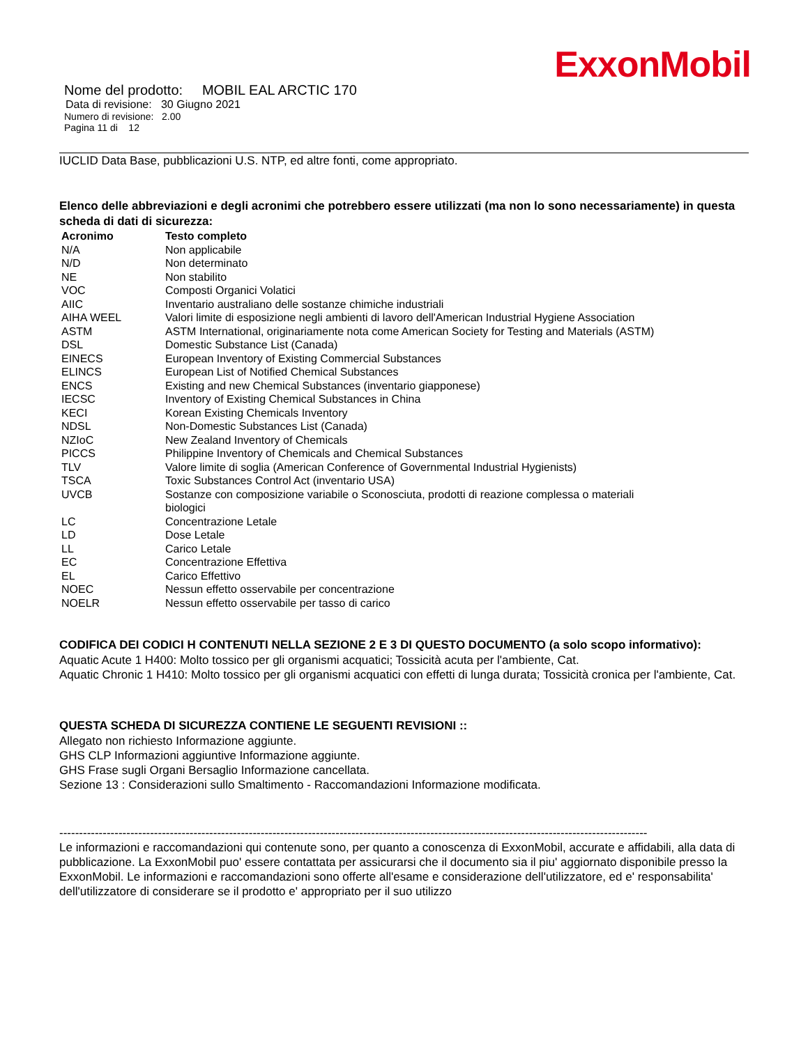ExxonMobil
Nome del prodotto: MOBIL EAL ARCTIC 170
Data di revisione: 30 Giugno 2021
Numero di revisione: 2.00
Pagina 11 di 12
IUCLID Data Base, pubblicazioni U.S. NTP, ed altre fonti, come appropriato.
Elenco delle abbreviazioni e degli acronimi che potrebbero essere utilizzati (ma non lo sono necessariamente) in questa scheda di dati di sicurezza:
| Acronimo | Testo completo |
| --- | --- |
| N/A | Non applicabile |
| N/D | Non determinato |
| NE | Non stabilito |
| VOC | Composti Organici Volatici |
| AIIC | Inventario australiano delle sostanze chimiche industriali |
| AIHA WEEL | Valori limite di esposizione negli ambienti di lavoro dell'American Industrial Hygiene Association |
| ASTM | ASTM International, originariamente nota come American Society for Testing and Materials (ASTM) |
| DSL | Domestic Substance List (Canada) |
| EINECS | European Inventory of Existing Commercial Substances |
| ELINCS | European List of Notified Chemical Substances |
| ENCS | Existing and new Chemical Substances (inventario giapponese) |
| IECSC | Inventory of Existing Chemical Substances in China |
| KECI | Korean Existing Chemicals Inventory |
| NDSL | Non-Domestic Substances List (Canada) |
| NZIoC | New Zealand Inventory of Chemicals |
| PICCS | Philippine Inventory of Chemicals and Chemical Substances |
| TLV | Valore limite di soglia (American Conference of Governmental Industrial Hygienists) |
| TSCA | Toxic Substances Control Act (inventario USA) |
| UVCB | Sostanze con composizione variabile o Sconosciuta, prodotti di reazione complessa o materiali biologici |
| LC | Concentrazione Letale |
| LD | Dose Letale |
| LL | Carico Letale |
| EC | Concentrazione Effettiva |
| EL | Carico Effettivo |
| NOEC | Nessun effetto osservabile per concentrazione |
| NOELR | Nessun effetto osservabile per tasso di carico |
CODIFICA DEI CODICI H CONTENUTI NELLA SEZIONE 2 E 3 DI QUESTO DOCUMENTO (a solo scopo informativo):
Aquatic Acute 1 H400: Molto tossico per gli organismi acquatici; Tossicità acuta per l'ambiente, Cat.
Aquatic Chronic 1 H410: Molto tossico per gli organismi acquatici con effetti di lunga durata; Tossicità cronica per l'ambiente, Cat.
QUESTA SCHEDA DI SICUREZZA CONTIENE LE SEGUENTI REVISIONI ::
Allegato non richiesto Informazione aggiunte.
GHS CLP Informazioni aggiuntive Informazione aggiunte.
GHS Frase sugli Organi Bersaglio Informazione cancellata.
Sezione 13 : Considerazioni sullo Smaltimento - Raccomandazioni Informazione modificata.
-----------------------------------------------------------------------------------------------------------------------------------------------------
Le informazioni e raccomandazioni qui contenute sono, per quanto a conoscenza di ExxonMobil, accurate e affidabili, alla data di pubblicazione. La ExxonMobil puo' essere contattata per assicurarsi che il documento sia il piu' aggiornato disponibile presso la ExxonMobil. Le informazioni e raccomandazioni sono offerte all'esame e considerazione dell'utilizzatore, ed e' responsabilita' dell'utilizzatore di considerare se il prodotto e' appropriato per il suo utilizzo